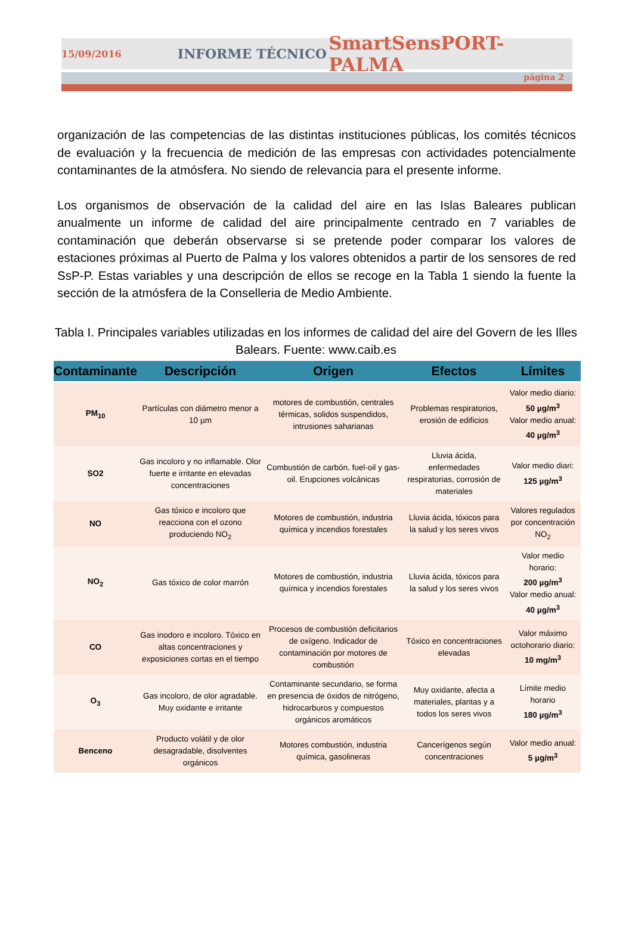15/09/2016 INFORME TÉCNICO SmartSensPORT-PALMA
página 2
organización de las competencias de las distintas instituciones públicas, los comités técnicos de evaluación y la frecuencia de medición de las empresas con actividades potencialmente contaminantes de la atmósfera. No siendo de relevancia para el presente informe.
Los organismos de observación de la calidad del aire en las Islas Baleares publican anualmente un informe de calidad del aire principalmente centrado en 7 variables de contaminación que deberán observarse si se pretende poder comparar los valores de estaciones próximas al Puerto de Palma y los valores obtenidos a partir de los sensores de red SsP-P. Estas variables y una descripción de ellos se recoge en la Tabla 1 siendo la fuente la sección de la atmósfera de la Conselleria de Medio Ambiente.
Tabla I. Principales variables utilizadas en los informes de calidad del aire del Govern de les Illes Balears. Fuente: www.caib.es
| Contaminante | Descripción | Origen | Efectos | Límites |
| --- | --- | --- | --- | --- |
| PM<sub>10</sub> | Partículas con diámetro menor a 10 µm | motores de combustión, centrales térmicas, solidos suspendidos, intrusiones saharianas | Problemas respiratorios, erosión de edificios | Valor medio diario: 50 µg/m<sup>3</sup> Valor medio anual: 40 µg/m<sup>3</sup> |
| SO2 | Gas incoloro y no inflamable. Olor fuerte e irritante en elevadas concentraciones | Combustión de carbón, fuel-oil y gas-oil. Erupciones volcánicas | Lluvia ácida, enfermedades respiratorias, corrosión de materiales | Valor medio diari: 125 µg/m<sup>3</sup> |
| NO | Gas tóxico e incoloro que reacciona con el ozono produciendo NO<sub>2</sub> | Motores de combustión, industria química y incendios forestales | Lluvia ácida, tóxicos para la salud y los seres vivos | Valores regulados por concentración NO<sub>2</sub> |
| NO<sub>2</sub> | Gas tóxico de color marrón | Motores de combustión, industria química y incendios forestales | Lluvia ácida, tóxicos para la salud y los seres vivos | Valor medio horario: 200 µg/m<sup>3</sup> Valor medio anual: 40 µg/m<sup>3</sup> |
| CO | Gas inodoro e incoloro. Tóxico en altas concentraciones y exposiciones cortas en el tiempo | Procesos de combustión deficitarios de oxígeno. Indicador de contaminación por motores de combustión | Tóxico en concentraciones elevadas | Valor máximo octohorario diario: 10 mg/m<sup>3</sup> |
| O<sub>3</sub> | Gas incoloro, de olor agradable. Muy oxidante e irritante | Contaminante secundario, se forma en presencia de óxidos de nitrógeno, hidrocarburos y compuestos orgánicos aromáticos | Muy oxidante, afecta a materiales, plantas y a todos los seres vivos | Límite medio horario 180 µg/m<sup>3</sup> |
| Benceno | Producto volátil y de olor desagradable, disolventes orgánicos | Motores combustión, industria química, gasolineras | Cancerígenos según concentraciones | Valor medio anual: 5 µg/m<sup>3</sup> |